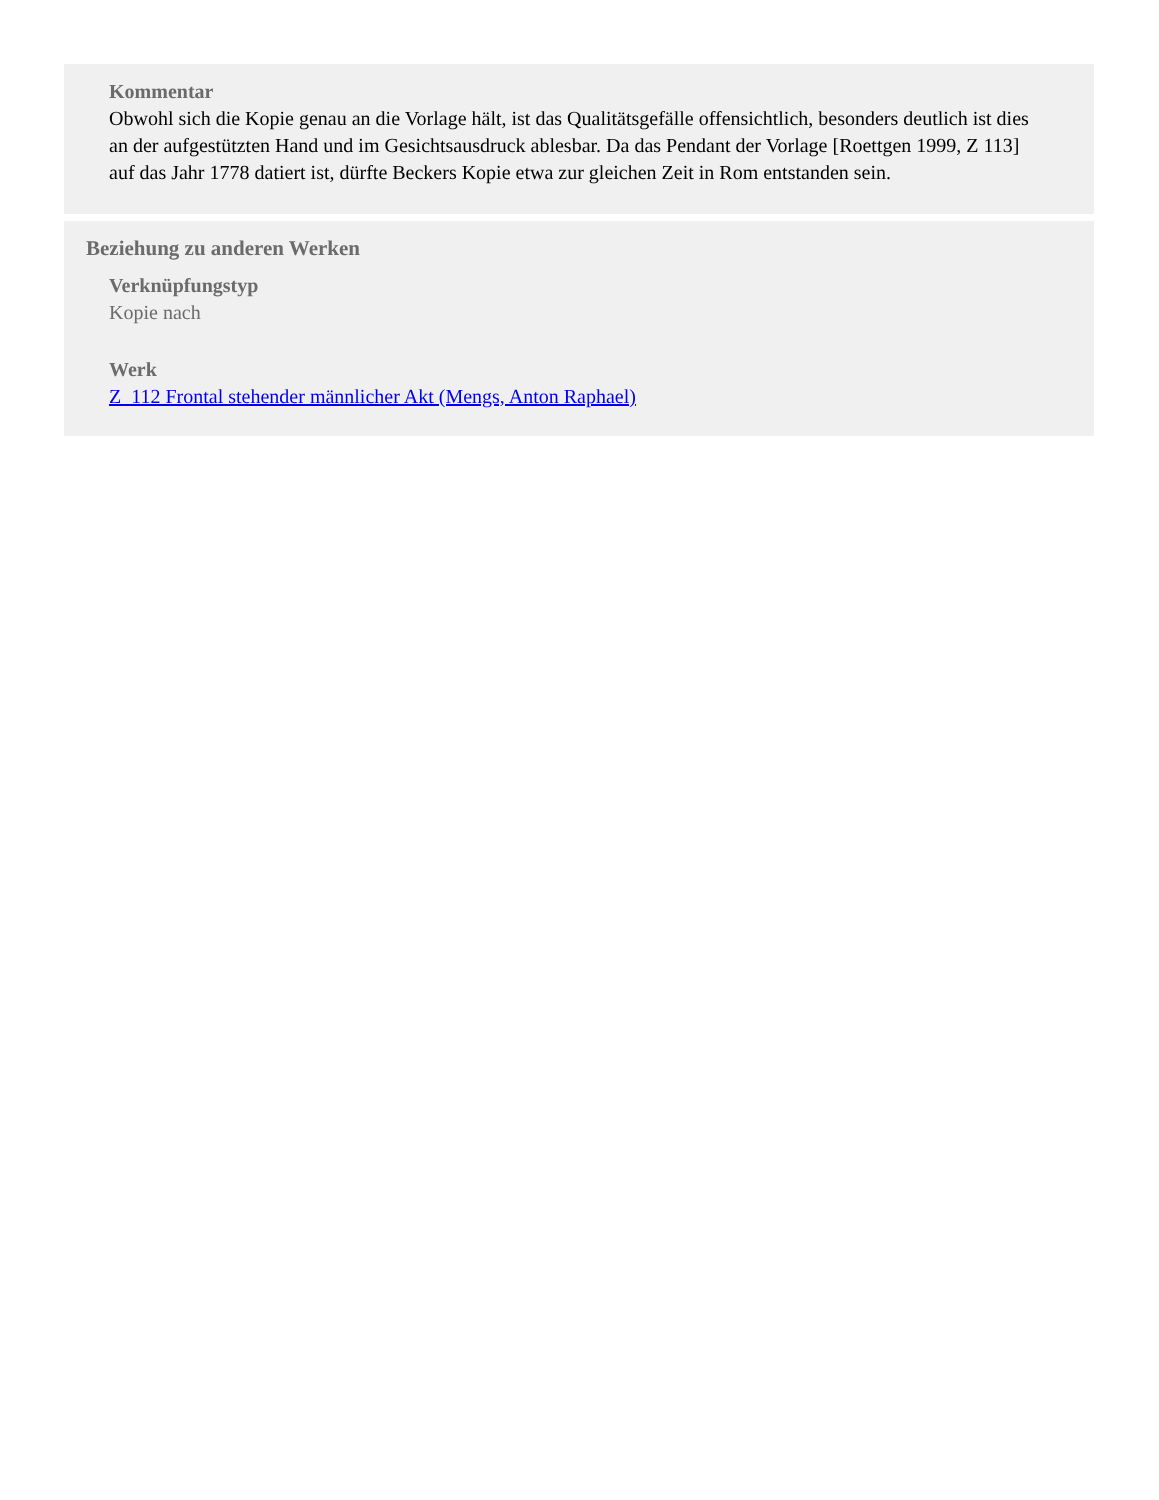Kommentar
Obwohl sich die Kopie genau an die Vorlage hält, ist das Qualitätsgefälle offensichtlich, besonders deutlich ist dies an der aufgestützten Hand und im Gesichtsausdruck ablesbar. Da das Pendant der Vorlage [Roettgen 1999, Z 113] auf das Jahr 1778 datiert ist, dürfte Beckers Kopie etwa zur gleichen Zeit in Rom entstanden sein.
Beziehung zu anderen Werken
Verknüpfungstyp
Kopie nach
Werk
Z_112 Frontal stehender männlicher Akt (Mengs, Anton Raphael)